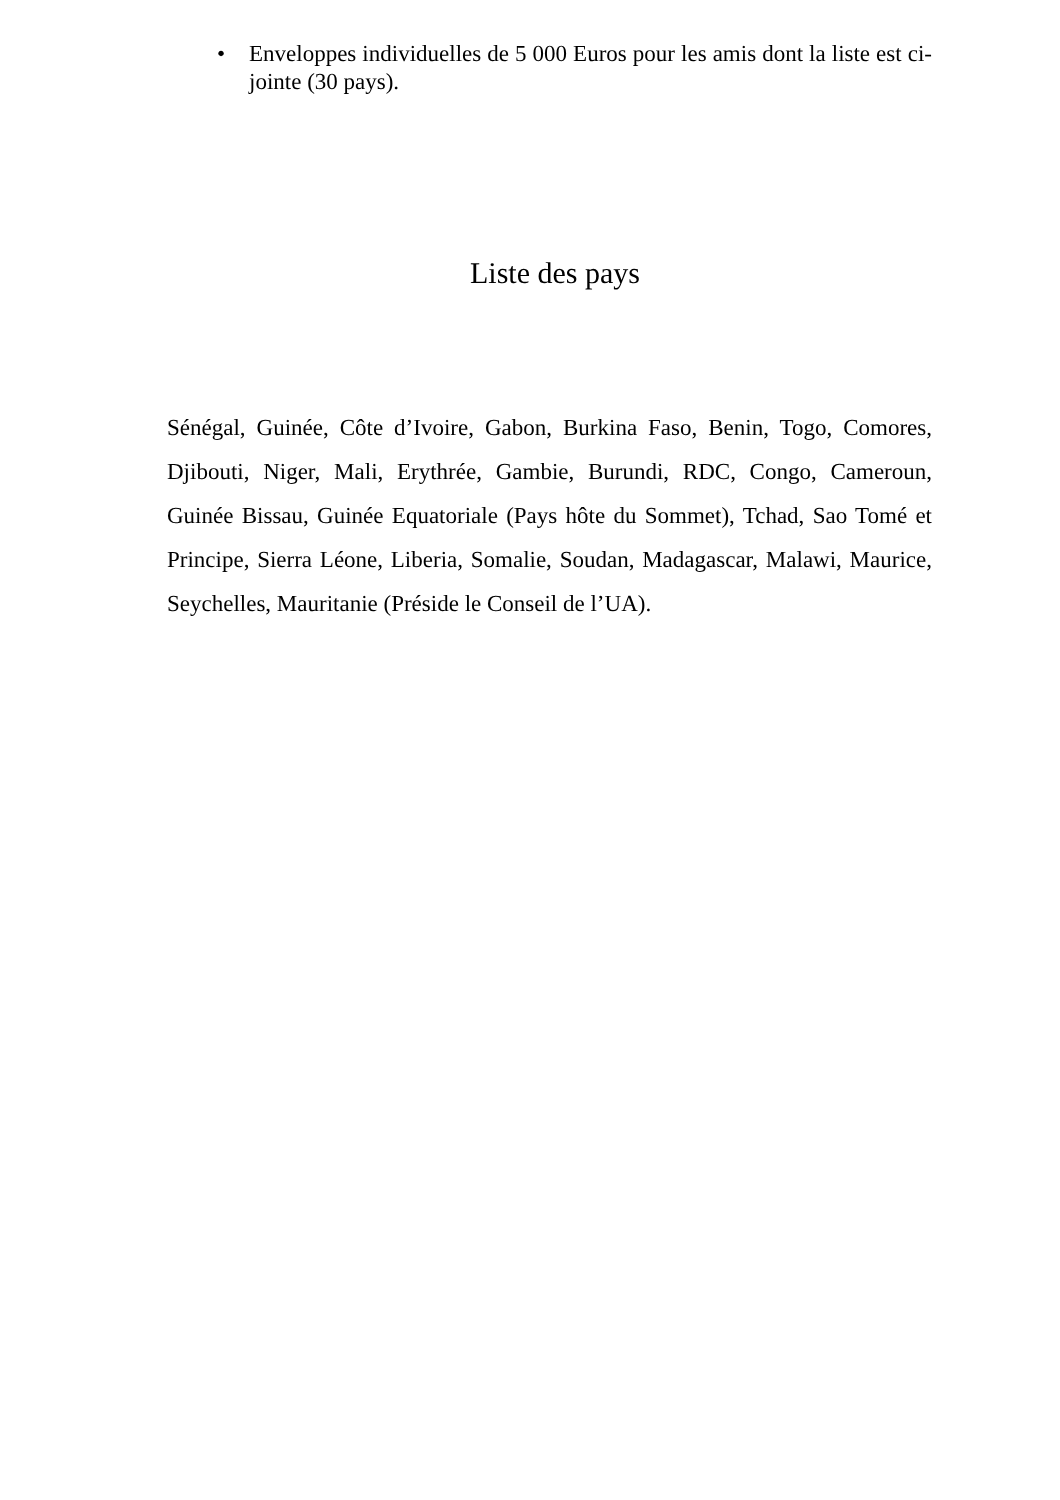• Enveloppes individuelles de 5 000 Euros pour les amis dont la liste est ci- jointe (30 pays).
Liste des pays
Sénégal, Guinée, Côte d’Ivoire, Gabon, Burkina Faso, Benin, Togo, Comores, Djibouti, Niger, Mali, Erythrée, Gambie, Burundi, RDC, Congo, Cameroun, Guinée Bissau, Guinée Equatoriale (Pays hôte du Sommet), Tchad, Sao Tomé et Principe, Sierra Léone, Liberia, Somalie, Soudan, Madagascar, Malawi, Maurice, Seychelles, Mauritanie (Préside le Conseil de l’UA).